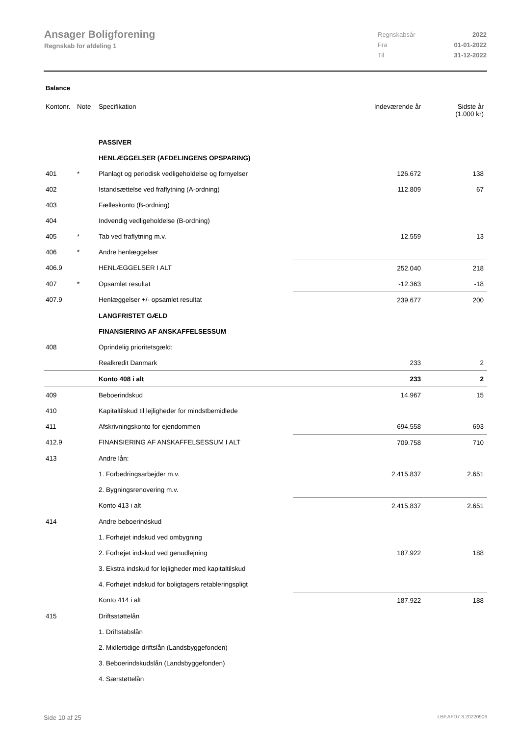Ansager Boligforening
Regnskab for afdeling 1
Regnskabsår 2022
Fra 01-01-2022
Til 31-12-2022
Balance
| Kontonr. | Note | Specifikation | Indeværende år | Sidste år (1.000 kr) |
| --- | --- | --- | --- | --- |
| | | PASSIVER | | |
| | | HENLÆGGELSER (AFDELINGENS OPSPARING) | | |
| 401 | * | Planlagt og periodisk vedligeholdelse og fornyelser | 126.672 | 138 |
| 402 | | Istandsættelse ved fraflytning (A-ordning) | 112.809 | 67 |
| 403 | | Fælleskonto (B-ordning) | | |
| 404 | | Indvendig vedligeholdelse (B-ordning) | | |
| 405 | * | Tab ved fraflytning m.v. | 12.559 | 13 |
| 406 | * | Andre henlæggelser | | |
| 406.9 | | HENLÆGGELSER I ALT | 252.040 | 218 |
| 407 | * | Opsamlet resultat | -12.363 | -18 |
| 407.9 | | Henlæggelser +/- opsamlet resultat | 239.677 | 200 |
| | | LANGFRISTET GÆLD | | |
| | | FINANSIERING AF ANSKAFFELSESSUM | | |
| 408 | | Oprindelig prioritetsgæld: | | |
| | | Realkredit Danmark | 233 | 2 |
| | | Konto 408 i alt | 233 | 2 |
| 409 | | Beboerindskud | 14.967 | 15 |
| 410 | | Kapitaltilskud til lejligheder for mindstbemidlede | | |
| 411 | | Afskrivningskonto for ejendommen | 694.558 | 693 |
| 412.9 | | FINANSIERING AF ANSKAFFELSESSUM I ALT | 709.758 | 710 |
| 413 | | Andre lån: | | |
| | | 1. Forbedringsarbejder m.v. | 2.415.837 | 2.651 |
| | | 2. Bygningsrenovering m.v. | | |
| | | Konto 413 i alt | 2.415.837 | 2.651 |
| 414 | | Andre beboerindskud | | |
| | | 1. Forhøjet indskud ved ombygning | | |
| | | 2. Forhøjet indskud ved genudlejning | 187.922 | 188 |
| | | 3. Ekstra indskud for lejligheder med kapitaltilskud | | |
| | | 4. Forhøjet indskud for boligtagers retableringspligt | | |
| | | Konto 414 i alt | 187.922 | 188 |
| 415 | | Driftsstøttelån | | |
| | | 1. Driftstabslån | | |
| | | 2. Midlertidige driftslån (Landsbyggefonden) | | |
| | | 3. Beboerindskudslån (Landsbyggefonden) | | |
| | | 4. Særstøttelån | | |
Side 10 af 25 LBF.AFD7.3.20220906